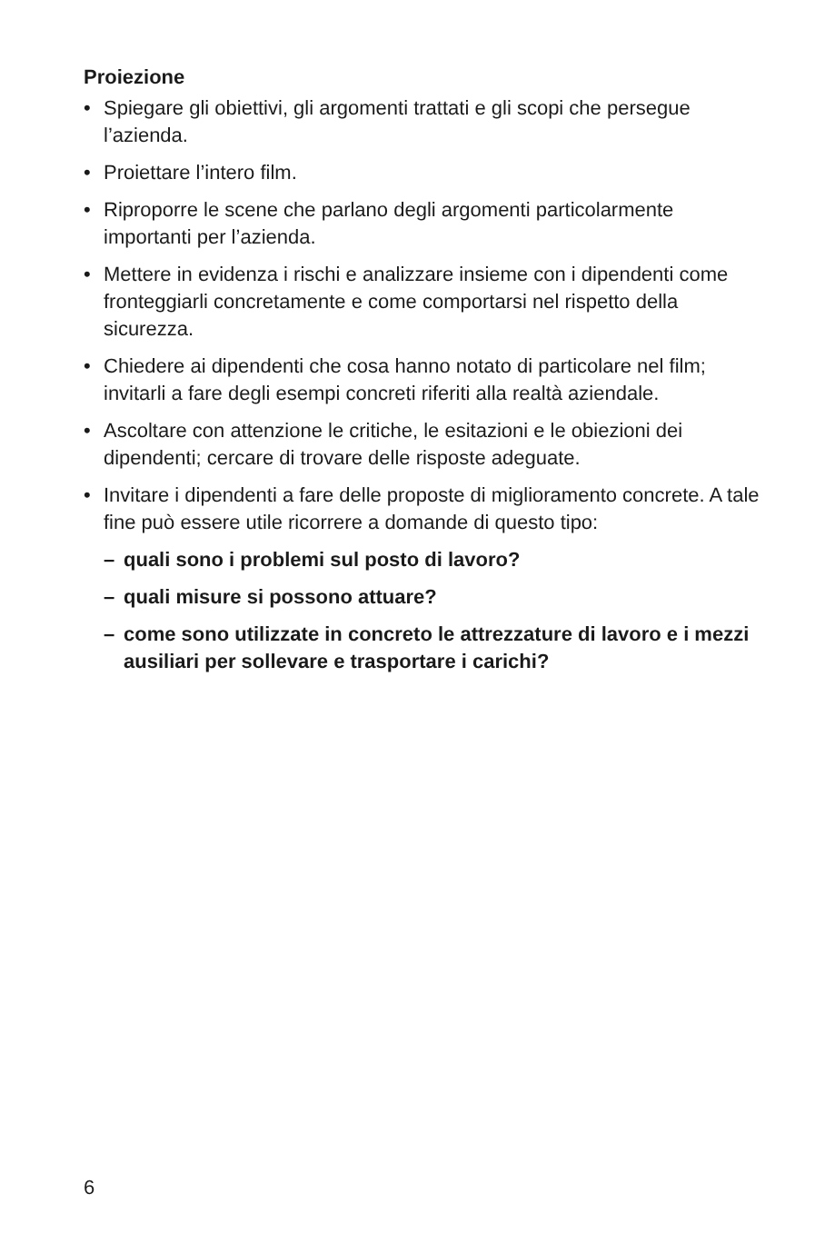Proiezione
• Spiegare gli obiettivi, gli argomenti trattati e gli scopi che persegue l’azienda.
• Proiettare l’intero film.
• Riproporre le scene che parlano degli argomenti particolarmente importanti per l’azienda.
• Mettere in evidenza i rischi e analizzare insieme con i dipendenti come fronteggiarli concretamente e come comportarsi nel rispetto della sicurezza.
• Chiedere ai dipendenti che cosa hanno notato di particolare nel film; invitarli a fare degli esempi concreti riferiti alla realtà aziendale.
• Ascoltare con attenzione le critiche, le esitazioni e le obiezioni dei dipendenti; cercare di trovare delle risposte adeguate.
• Invitare i dipendenti a fare delle proposte di miglioramento concre­te. A tale fine può essere utile ricorrere a domande di questo tipo:
– quali sono i problemi sul posto di lavoro?
– quali misure si possono attuare?
– come sono utilizzate in concreto le attrezzature di lavoro e i mezzi ausiliari per sollevare e trasportare i carichi?
6